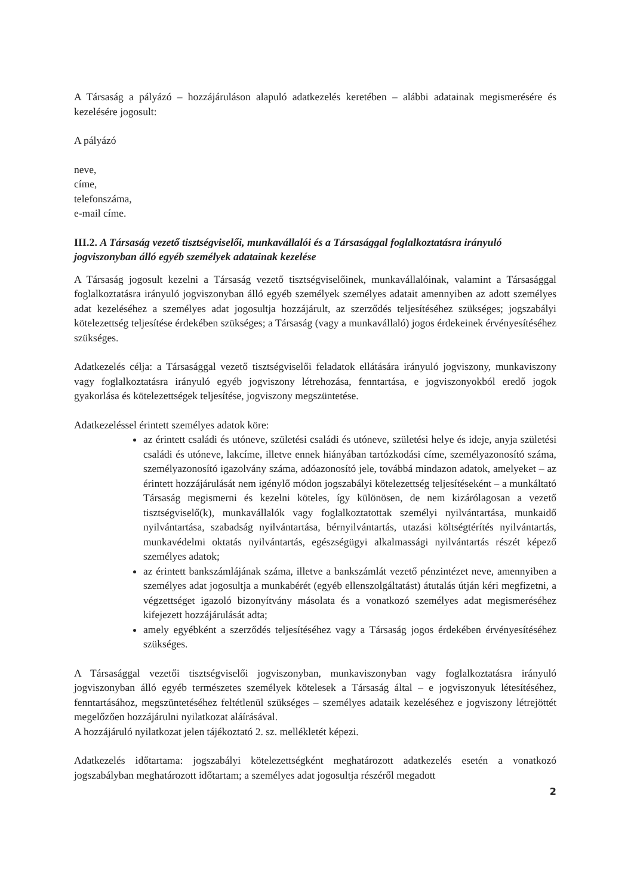A Társaság a pályázó – hozzájáruláson alapuló adatkezelés keretében – alábbi adatainak megismerésére és kezelésére jogosult:
A pályázó
neve,
címe,
telefonszáma,
e-mail címe.
III.2. A Társaság vezető tisztségviselői, munkavállalói és a Társasággal foglalkoztatásra irányuló jogviszonyban álló egyéb személyek adatainak kezelése
A Társaság jogosult kezelni a Társaság vezető tisztségviselőinek, munkavállalóinak, valamint a Társasággal foglalkoztatásra irányuló jogviszonyban álló egyéb személyek személyes adatait amennyiben az adott személyes adat kezeléséhez a személyes adat jogosultja hozzájárult, az szerződés teljesítéséhez szükséges; jogszabályi kötelezettség teljesítése érdekében szükséges; a Társaság (vagy a munkavállaló) jogos érdekeinek érvényesítéséhez szükséges.
Adatkezelés célja: a Társasággal vezető tisztségviselői feladatok ellátására irányuló jogviszony, munkaviszony vagy foglalkoztatásra irányuló egyéb jogviszony létrehozása, fenntartása, e jogviszonyokból eredő jogok gyakorlása és kötelezettségek teljesítése, jogviszony megszüntetése.
Adatkezeléssel érintett személyes adatok köre:
az érintett családi és utóneve, születési családi és utóneve, születési helye és ideje, anyja születési családi és utóneve, lakcíme, illetve ennek hiányában tartózkodási címe, személyazonosító száma, személyazonosító igazolvány száma, adóazonosító jele, továbbá mindazon adatok, amelyeket – az érintett hozzájárulását nem igénylő módon jogszabályi kötelezettség teljesítéseként – a munkáltató Társaság megismerni és kezelni köteles, így különösen, de nem kizárólagosan a vezető tisztségviselő(k), munkavállalók vagy foglalkoztatottak személyi nyilvántartása, munkaidő nyilvántartása, szabadság nyilvántartása, bérnyilvántartás, utazási költségtérítés nyilvántartás, munkavédelmi oktatás nyilvántartás, egészségügyi alkalmassági nyilvántartás részét képező személyes adatok;
az érintett bankszámlájának száma, illetve a bankszámlát vezető pénzintézet neve, amennyiben a személyes adat jogosultja a munkabérét (egyéb ellenszolgáltatást) átutalás útján kéri megfizetni, a végzettséget igazoló bizonyítvány másolata és a vonatkozó személyes adat megismeréséhez kifejezett hozzájárulását adta;
amely egyébként a szerződés teljesítéséhez vagy a Társaság jogos érdekében érvényesítéséhez szükséges.
A Társasággal vezetői tisztségviselői jogviszonyban, munkaviszonyban vagy foglalkoztatásra irányuló jogviszonyban álló egyéb természetes személyek kötelesek a Társaság által – e jogviszonyuk létesítéséhez, fenntartásához, megszüntetéséhez feltétlenül szükséges – személyes adataik kezeléséhez e jogviszony létrejöttét megelőzően hozzájárulni nyilatkozat aláírásával.
A hozzájáruló nyilatkozat jelen tájékoztató 2. sz. mellékletét képezi.
Adatkezelés időtartama: jogszabályi kötelezettségként meghatározott adatkezelés esetén a vonatkozó jogszabályban meghatározott időtartam; a személyes adat jogosultja részéről megadott
2